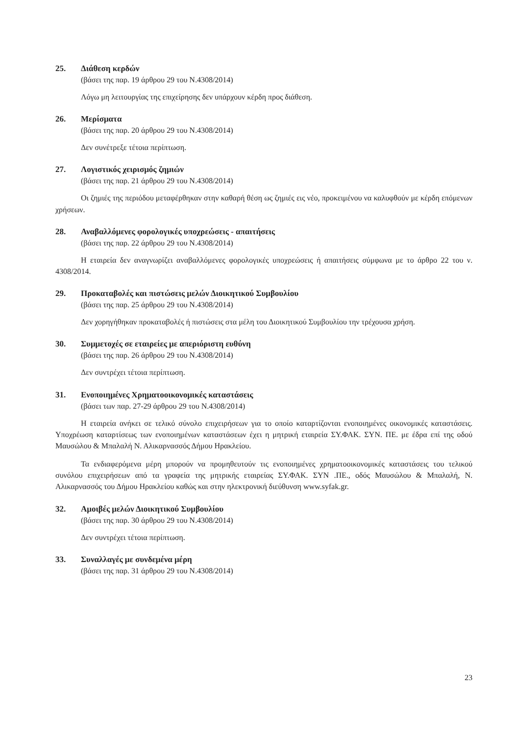25. Διάθεση κερδών
(βάσει της παρ. 19 άρθρου 29 του Ν.4308/2014)
Λόγω μη λειτουργίας της επιχείρησης δεν υπάρχουν κέρδη προς διάθεση.
26. Μερίσματα
(βάσει της παρ. 20 άρθρου 29 του Ν.4308/2014)
Δεν συνέτρεξε τέτοια περίπτωση.
27. Λογιστικός χειρισμός ζημιών
(βάσει της παρ. 21 άρθρου 29 του Ν.4308/2014)
Οι ζημιές της περιόδου μεταφέρθηκαν στην καθαρή θέση ως ζημιές εις νέο, προκειμένου να καλυφθούν με κέρδη επόμενων χρήσεων.
28. Αναβαλλόμενες φορολογικές υποχρεώσεις - απαιτήσεις
(βάσει της παρ. 22 άρθρου 29 του Ν.4308/2014)
Η εταιρεία δεν αναγνωρίζει αναβαλλόμενες φορολογικές υποχρεώσεις ή απαιτήσεις σύμφωνα με το άρθρο 22 του ν. 4308/2014.
29. Προκαταβολές και πιστώσεις μελών Διοικητικού Συμβουλίου
(βάσει της παρ. 25 άρθρου 29 του Ν.4308/2014)
Δεν χορηγήθηκαν προκαταβολές ή πιστώσεις στα μέλη του Διοικητικού Συμβουλίου την τρέχουσα χρήση.
30. Συμμετοχές σε εταιρείες με απεριόριστη ευθύνη
(βάσει της παρ. 26 άρθρου 29 του Ν.4308/2014)
Δεν συντρέχει τέτοια περίπτωση.
31. Ενοποιημένες Χρηματοοικονομικές καταστάσεις
(βάσει των παρ. 27-29 άρθρου 29 του Ν.4308/2014)
Η εταιρεία ανήκει σε τελικό σύνολο επιχειρήσεων για το οποίο καταρτίζονται ενοποιημένες οικονομικές καταστάσεις. Υποχρέωση καταρτίσεως των ενοποιημένων καταστάσεων έχει η μητρική εταιρεία ΣΥ.ΦΑΚ. ΣΥΝ. ΠΕ. με έδρα επί της οδού Μαυσώλου & Μπαλαλή Ν. Αλικαρνασσός Δήμου Ηρακλείου.
Τα ενδιαφερόμενα μέρη μπορούν να προμηθευτούν τις ενοποιημένες χρηματοοικονομικές καταστάσεις του τελικού συνόλου επιχειρήσεων από τα γραφεία της μητρικής εταιρείας ΣΥ.ΦΑΚ. ΣΥΝ .ΠΕ., οδός Μαυσώλου & Μπαλαλή, Ν. Αλικαρνασσός του Δήμου Ηρακλείου καθώς και στην ηλεκτρονική διεύθυνση www.syfak.gr.
32. Αμοιβές μελών Διοικητικού Συμβουλίου
(βάσει της παρ. 30 άρθρου 29 του Ν.4308/2014)
Δεν συντρέχει τέτοια περίπτωση.
33. Συναλλαγές με συνδεμένα μέρη
(βάσει της παρ. 31 άρθρου 29 του Ν.4308/2014)
23